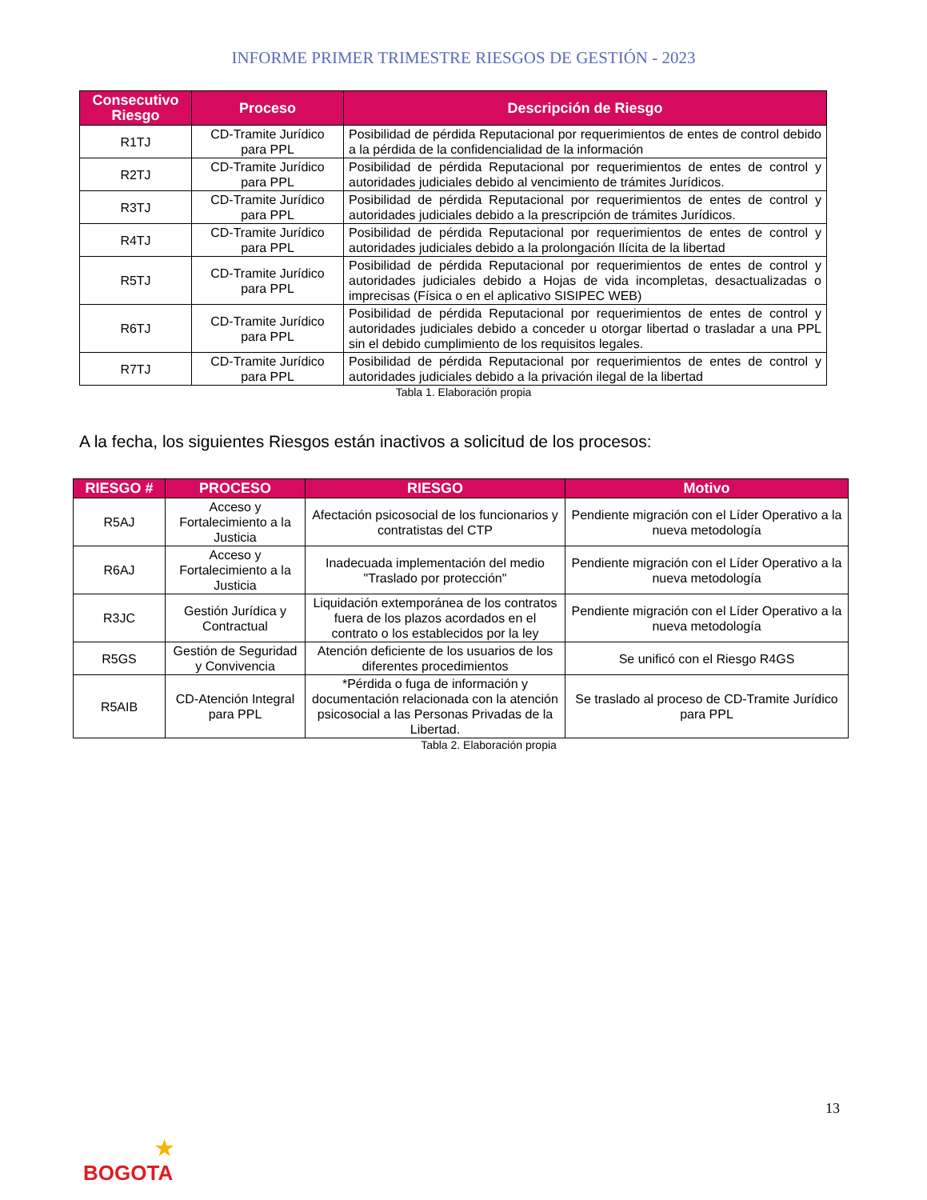INFORME PRIMER TRIMESTRE RIESGOS DE GESTIÓN - 2023
| Consecutivo Riesgo | Proceso | Descripción de Riesgo |
| --- | --- | --- |
| R1TJ | CD-Tramite Jurídico para PPL | Posibilidad de pérdida Reputacional por requerimientos de entes de control debido a la pérdida de la confidencialidad de la información |
| R2TJ | CD-Tramite Jurídico para PPL | Posibilidad de pérdida Reputacional por requerimientos de entes de control y autoridades judiciales debido al vencimiento de trámites Jurídicos. |
| R3TJ | CD-Tramite Jurídico para PPL | Posibilidad de pérdida Reputacional por requerimientos de entes de control y autoridades judiciales debido a la prescripción de trámites Jurídicos. |
| R4TJ | CD-Tramite Jurídico para PPL | Posibilidad de pérdida Reputacional por requerimientos de entes de control y autoridades judiciales debido a la prolongación Ilícita de la libertad |
| R5TJ | CD-Tramite Jurídico para PPL | Posibilidad de pérdida Reputacional por requerimientos de entes de control y autoridades judiciales debido a Hojas de vida incompletas, desactualizadas o imprecisas (Física o en el aplicativo SISIPEC WEB) |
| R6TJ | CD-Tramite Jurídico para PPL | Posibilidad de pérdida Reputacional por requerimientos de entes de control y autoridades judiciales debido a conceder u otorgar libertad o trasladar a una PPL sin el debido cumplimiento de los requisitos legales. |
| R7TJ | CD-Tramite Jurídico para PPL | Posibilidad de pérdida Reputacional por requerimientos de entes de control y autoridades judiciales debido a la privación ilegal de la libertad |
Tabla 1. Elaboración propia
A la fecha, los siguientes Riesgos están inactivos a solicitud de los procesos:
| RIESGO # | PROCESO | RIESGO | Motivo |
| --- | --- | --- | --- |
| R5AJ | Acceso y Fortalecimiento a la Justicia | Afectación psicosocial de los funcionarios y contratistas del CTP | Pendiente migración con el Líder Operativo a la nueva metodología |
| R6AJ | Acceso y Fortalecimiento a la Justicia | Inadecuada implementación del medio "Traslado por protección" | Pendiente migración con el Líder Operativo a la nueva metodología |
| R3JC | Gestión Jurídica y Contractual | Liquidación extemporánea de los contratos fuera de los plazos acordados en el contrato o los establecidos por la ley | Pendiente migración con el Líder Operativo a la nueva metodología |
| R5GS | Gestión de Seguridad y Convivencia | Atención deficiente de los usuarios de los diferentes procedimientos | Se unificó con el Riesgo R4GS |
| R5AIB | CD-Atención Integral para PPL | *Pérdida o fuga de información y documentación relacionada con la atención psicosocial a las Personas Privadas de la Libertad. | Se traslado al proceso de CD-Tramite Jurídico para PPL |
Tabla 2. Elaboración propia
13
★
BOGOTA